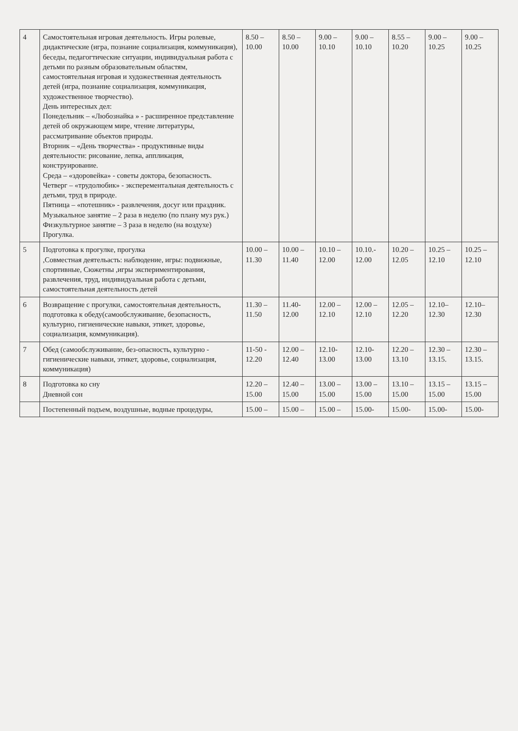| 4 | Самостоятельная игровая деятельность. Игры ролевые, дидактические (игра, познание социализация, коммуникация), беседы, педагогтические ситуации, индивидуальная работа с детьми по разным образовательным областям, самостоятельная игровая и художественная деятельность детей (игра, познание социализация, коммуникация, художественное творчество). День интересных дел: Понедельник – «Любознайка » - расширенное представление детей об окружающем мире, чтение литературы, рассматривание объектов природы. Вторник – «День творчества» - продуктивные виды деятельности: рисование, лепка, аппликация, конструирование. Среда – «здоровейка» - советы доктора, безопасность. Четверг – «трудолюбик» - эксперементальная деятельность с детьми, труд в природе. Пятница – «потешник» - развлечения, досуг или праздник. Музыкальное занятие – 2 раза в неделю (по плану муз рук.) Физкультурное занятие – 3 раза в неделю (на воздухе) Прогулка. | 8.50 – 10.00 | 8.50 – 10.00 | 9.00 – 10.10 | 9.00 – 10.10 | 8.55 – 10.20 | 9.00 – 10.25 | 9.00 – 10.25 |
| 5 | Подготовка к прогулке, прогулка ,Совместная деятельасть: наблюдение, игры: подвижные, спортивные, Сюжетны ,игры экспериментирования, развлечения, труд, индивидуальная работа с детьми, самостоятельная деятельность детей | 10.00 – 11.30 | 10.00 – 11.40 | 10.10 – 12.00 | 10.10.- 12.00 | 10.20 – 12.05 | 10.25 – 12.10 | 10.25 – 12.10 |
| 6 | Возвращение с прогулки, самостоятельная деятельность, подготовка к обеду(самообслуживание, безопасность, культурно, гигиенические навыки, этикет, здоровье, социализация, коммуникация). | 11.30 – 11.50 | 11.40- 12.00 | 12.00 – 12.10 | 12.00 – 12.10 | 12.05 – 12.20 | 12.10– 12.30 | 12.10– 12.30 |
| 7 | Обед (самообслуживание, без-опасность, культурно - гигиенические навыки, этикет, здоровье, социализация, коммуникация) | 11-50 - 12.20 | 12.00 – 12.40 | 12.10- 13.00 | 12.10- 13.00 | 12.20 – 13.10 | 12.30 – 13.15. | 12.30 – 13.15. |
| 8 | Подготовка ко сну Дневной сон | 12.20 – 15.00 | 12.40 – 15.00 | 13.00 – 15.00 | 13.00 – 15.00 | 13.10 – 15.00 | 13.15 – 15.00 | 13.15 – 15.00 |
| | Постепенный подъем, воздушные, водные процедуры, | 15.00 – | 15.00 – | 15.00 – | 15.00- | 15.00- | 15.00- | 15.00- |